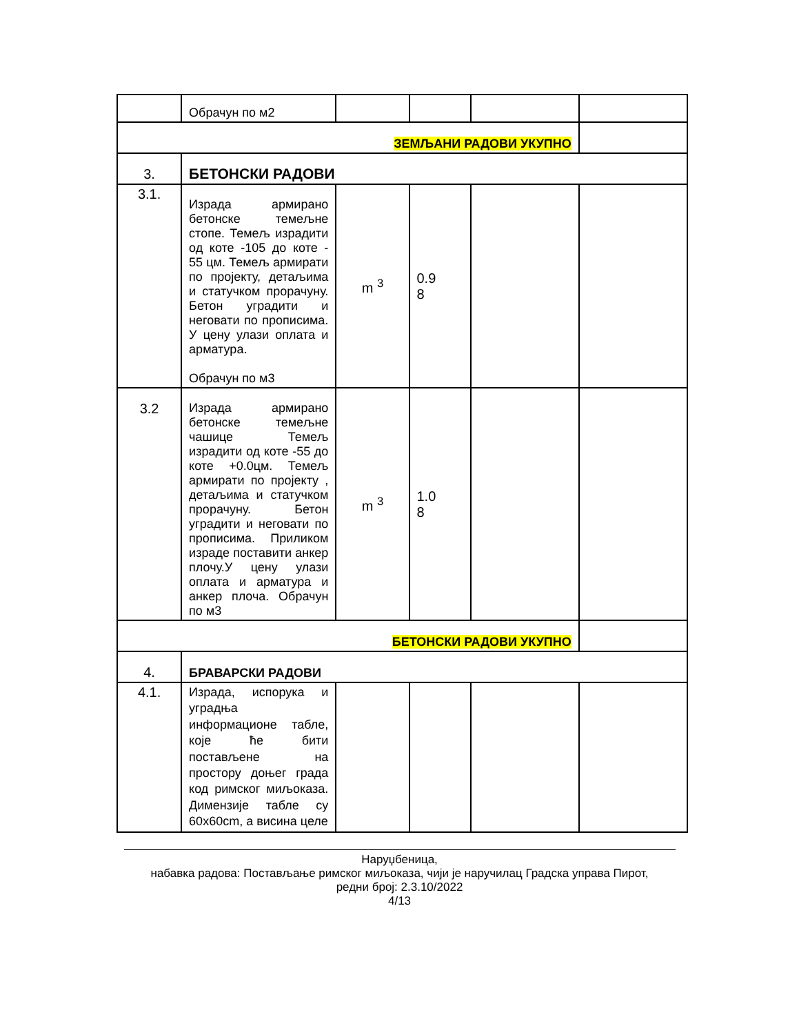| | Обрачун по м2 | | | | |
| ЗЕМЉАНИ РАДОВИ УКУПНО | | | | | |
| 3. | БЕТОНСКИ РАДОВИ | | | | |
| 3.1. | Израда армирано бетонске темељне стопе. Темељ израдити од коте -105 до коте - 55 цм. Темељ армирати по пројекту, детаљима и статучком прорачуну. Бетон уградити и неговати по прописима. У цену улази оплата и арматура. Обрачун по м3 | m <sup>3</sup> | 0.9 8 | | |
| 3.2 | Израда армирано бетонске темељне чашице Темељ израдити од коте -55 до коте +0.0цм. Темељ армирати по пројекту , детаљима и статучком прорачуну. Бетон уградити и неговати по прописима. Приликом израде поставити анкер плочу.У цену улази оплата и арматура и анкер плоча. Обрачун по м3 | m <sup>3</sup> | 1.0 8 | | |
| БЕТОНСКИ РАДОВИ УКУПНО | | | | | |
| 4. | БРАВАРСКИ РАДОВИ | | | | |
| 4.1. | Израда, испорука и уградња информационе табле, које ће бити постављене на простору доњег града код римског миљоказа. Димензије табле су 60x60cm, а висина целе | | | | |
Наруџбеница,
набавка радова: Постављање римског миљоказа, чији је наручилац Градска управа Пирот,
редни број: 2.3.10/2022
4/13